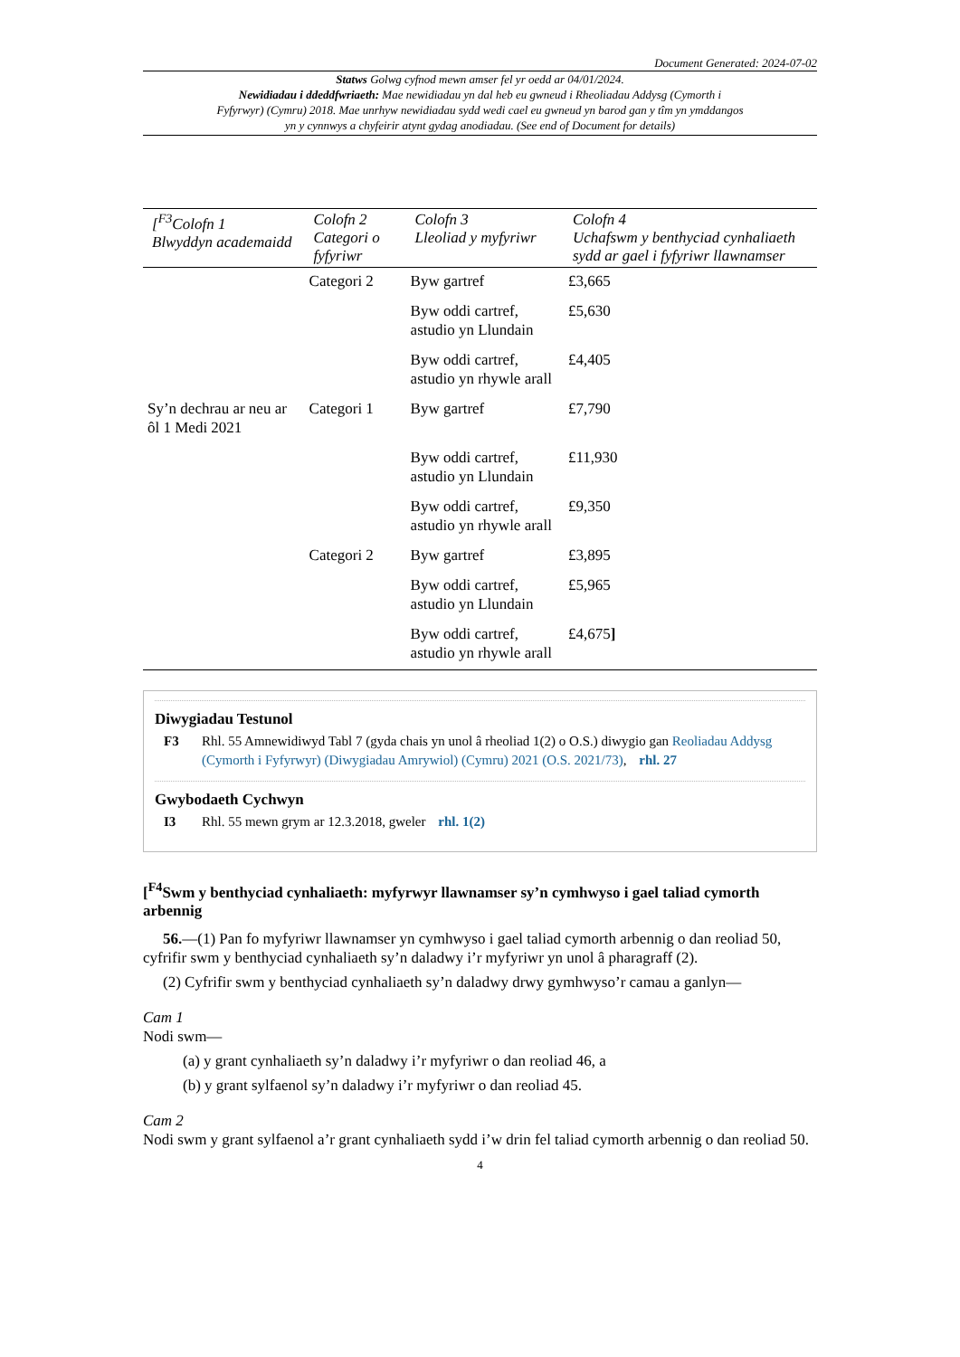Document Generated: 2024-07-02
Statws Golwg cyfnod mewn amser fel yr oedd ar 04/01/2024.
Newidiadau i ddeddfwriaeth: Mae newidiadau yn dal heb eu gwneud i Rheoliadau Addysg (Cymorth i Fyfyrwyr) (Cymru) 2018. Mae unrhyw newidiadau sydd wedi cael eu gwneud yn barod gan y tîm yn ymddangos yn y cynnwys a chyfeirir atynt gydag anodiadau. (See end of Document for details)
| [<sup>F3</sup>Colofn 1 Blwyddyn academaidd | Colofn 2 Categori o fyfyriwr | Colofn 3 Lleoliad y myfyriwr | Colofn 4 Uchafswm y benthyciad cynhaliaeth sydd ar gael i fyfyriwr llawnamser |
| --- | --- | --- | --- |
| | Categori 2 | Byw gartref | £3,665 |
| | | Byw oddi cartref, astudio yn Llundain | £5,630 |
| | | Byw oddi cartref, astudio yn rhywle arall | £4,405 |
| Sy’n dechrau ar neu ar ôl 1 Medi 2021 | Categori 1 | Byw gartref | £7,790 |
| | | Byw oddi cartref, astudio yn Llundain | £11,930 |
| | | Byw oddi cartref, astudio yn rhywle arall | £9,350 |
| | Categori 2 | Byw gartref | £3,895 |
| | | Byw oddi cartref, astudio yn Llundain | £5,965 |
| | | Byw oddi cartref, astudio yn rhywle arall | £4,675 ] |
Diwygiadau Testunol
F3 Rhl. 55 Amnewidiwyd Tabl 7 (gyda chais yn unol â rheoliad 1(2) o O.S.) diwygio gan Reoliadau Addysg (Cymorth i Fyfyrwyr) (Diwygiadau Amrywiol) (Cymru) 2021 (O.S. 2021/73), rhl. 27
Gwybodaeth Cychwyn
I3 Rhl. 55 mewn grym ar 12.3.2018, gweler rhl. 1(2)
[<sup>F4</sup>Swm y benthyciad cynhaliaeth: myfyrwyr llawnamser sy’n cymhwyso i gael taliad cymorth arbennig
56.—(1) Pan fo myfyriwr llawnamser yn cymhwyso i gael taliad cymorth arbennig o dan reoliad 50, cyfrifir swm y benthyciad cynhaliaeth sy’n daladwy i’r myfyriwr yn unol â pharagraff (2).
(2) Cyfrifir swm y benthyciad cynhaliaeth sy’n daladwy drwy gymhwyso’r camau a ganlyn—
Cam 1
Nodi swm—
(a) y grant cynhaliaeth sy’n daladwy i’r myfyriwr o dan reoliad 46, a
(b) y grant sylfaenol sy’n daladwy i’r myfyriwr o dan reoliad 45.
Cam 2
Nodi swm y grant sylfaenol a’r grant cynhaliaeth sydd i’w drin fel taliad cymorth arbennig o dan reoliad 50.
4